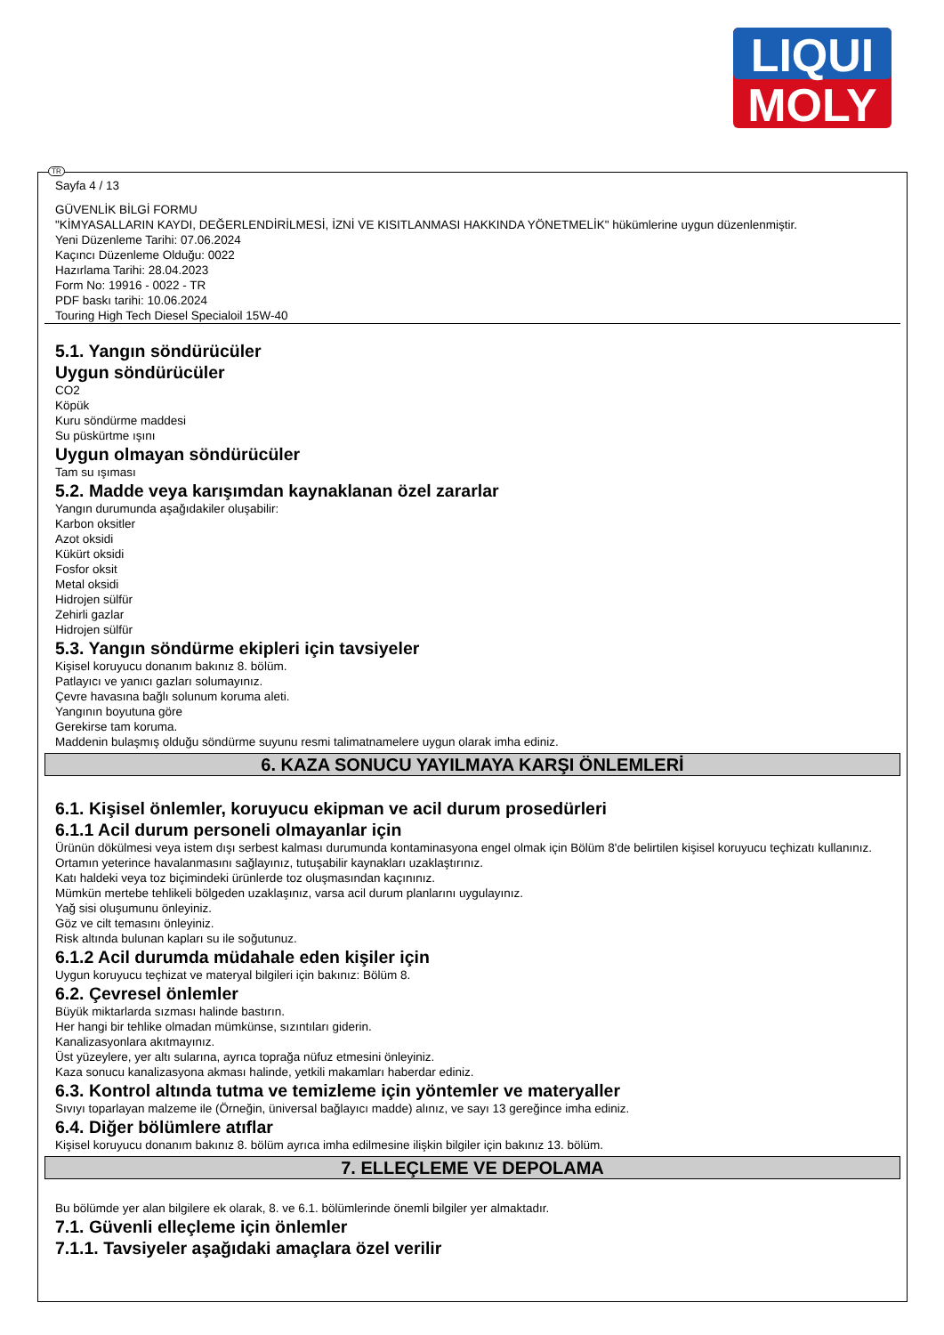LIQUI
MOLY
TR
Sayfa 4 / 13
GÜVENLİK BİLGİ FORMU
"KİMYASALLARIN KAYDI, DEĞERLENDİRİLMESİ, İZNİ VE KISITLANMASI HAKKINDA YÖNETMELİK" hükümlerine uygun düzenlenmiştir.
Yeni Düzenleme Tarihi: 07.06.2024
Kaçıncı Düzenleme Olduğu: 0022
Hazırlama Tarihi: 28.04.2023
Form No: 19916 - 0022 - TR
PDF baskı tarihi: 10.06.2024
Touring High Tech Diesel Specialoil 15W-40
5.1. Yangın söndürücüler
Uygun söndürücüler
CO2
Köpük
Kuru söndürme maddesi
Su püskürtme ışını
Uygun olmayan söndürücüler
Tam su ışıması
5.2. Madde veya karışımdan kaynaklanan özel zararlar
Yangın durumunda aşağıdakiler oluşabilir:
Karbon oksitler
Azot oksidi
Kükürt oksidi
Fosfor oksit
Metal oksidi
Hidrojen sülfür
Zehirli gazlar
Hidrojen sülfür
5.3. Yangın söndürme ekipleri için tavsiyeler
Kişisel koruyucu donanım bakınız 8. bölüm.
Patlayıcı ve yanıcı gazları solumayınız.
Çevre havasına bağlı solunum koruma aleti.
Yangının boyutuna göre
Gerekirse tam koruma.
Maddenin bulaşmış olduğu söndürme suyunu resmi talimatnamelere uygun olarak imha ediniz.
6. KAZA SONUCU YAYILMAYA KARŞI ÖNLEMLERİ
6.1. Kişisel önlemler, koruyucu ekipman ve acil durum prosedürleri
6.1.1 Acil durum personeli olmayanlar için
Ürünün dökülmesi veya istem dışı serbest kalması durumunda kontaminasyona engel olmak için Bölüm 8'de belirtilen kişisel koruyucu teçhizatı kullanınız.
Ortamın yeterince havalanmasını sağlayınız, tutuşabilir kaynakları uzaklaştırınız.
Katı haldeki veya toz biçimindeki ürünlerde toz oluşmasından kaçınınız.
Mümkün mertebe tehlikeli bölgeden uzaklaşınız, varsa acil durum planlarını uygulayınız.
Yağ sisi oluşumunu önleyiniz.
Göz ve cilt temasını önleyiniz.
Risk altında bulunan kapları su ile soğutunuz.
6.1.2 Acil durumda müdahale eden kişiler için
Uygun koruyucu teçhizat ve materyal bilgileri için bakınız: Bölüm 8.
6.2. Çevresel önlemler
Büyük miktarlarda sızması halinde bastırın.
Her hangi bir tehlike olmadan mümkünse, sızıntıları giderin.
Kanalizasyonlara akıtmayınız.
Üst yüzeylere, yer altı sularına, ayrıca toprağa nüfuz etmesini önleyiniz.
Kaza sonucu kanalizasyona akması halinde, yetkili makamları haberdar ediniz.
6.3. Kontrol altında tutma ve temizleme için yöntemler ve materyaller
Sıvıyı toparlayan malzeme ile (Örneğin, üniversal bağlayıcı madde) alınız, ve sayı 13 gereğince imha ediniz.
6.4. Diğer bölümlere atıflar
Kişisel koruyucu donanım bakınız 8. bölüm ayrıca imha edilmesine ilişkin bilgiler için bakınız 13. bölüm.
7. ELLEÇLEME VE DEPOLAMA
Bu bölümde yer alan bilgilere ek olarak, 8. ve 6.1. bölümlerinde önemli bilgiler yer almaktadır.
7.1. Güvenli elleçleme için önlemler
7.1.1. Tavsiyeler aşağıdaki amaçlara özel verilir